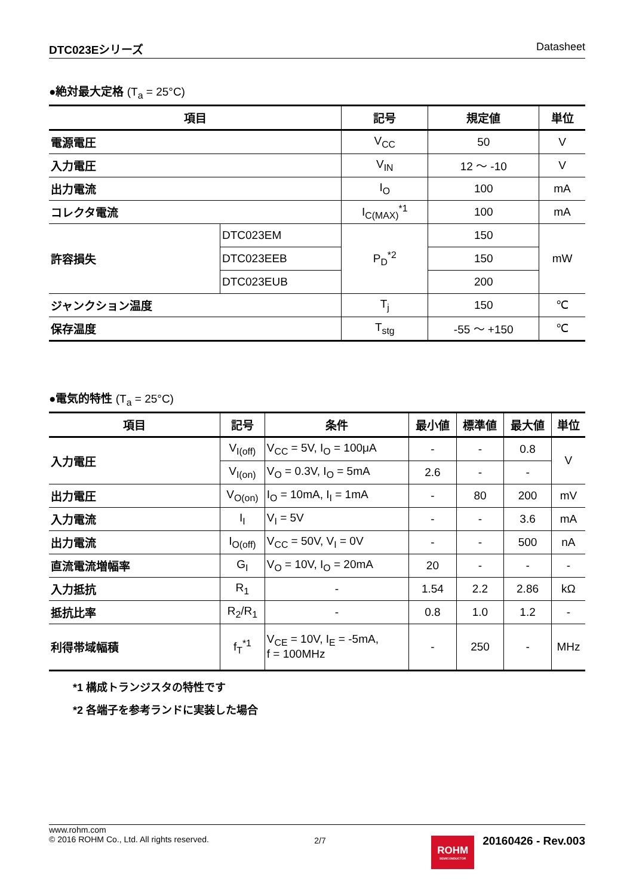DTC023Eシリーズ Datasheet
●絶対最大定格 (T<sub>a</sub> = 25°C)
| 項目 | | 記号 | 規定値 | 単位 |
| --- | --- | --- | --- | --- |
| 電源電圧 | | V<sub>CC</sub> | 50 | V |
| 入力電圧 | | V<sub>IN</sub> | 12 ～ -10 | V |
| 出力電流 | | I<sub>O</sub> | 100 | mA |
| コレクタ電流 | | I<sub>C(MAX)</sub><sup>*1</sup> | 100 | mA |
| 許容損失 | DTC023EM | P<sub>D</sub><sup>*2</sup> | 150 | mW |
| | DTC023EEB | | 150 | |
| | DTC023EUB | | 200 | |
| ジャンクション温度 | | T<sub>j</sub> | 150 | ℃ |
| 保存温度 | | T<sub>stg</sub> | -55 ～ +150 | ℃ |
●電気的特性 (T<sub>a</sub> = 25°C)
| 項目 | 記号 | 条件 | 最小値 | 標準値 | 最大値 | 単位 |
| --- | --- | --- | --- | --- | --- | --- |
| 入力電圧 | V<sub>I(off)</sub> | V<sub>CC</sub> = 5V, I<sub>O</sub> = 100μA | - | - | 0.8 | V |
| | V<sub>I(on)</sub> | V<sub>O</sub> = 0.3V, I<sub>O</sub> = 5mA | 2.6 | - | - | |
| 出力電圧 | V<sub>O(on)</sub> | I<sub>O</sub> = 10mA, I<sub>I</sub> = 1mA | - | 80 | 200 | mV |
| 入力電流 | I<sub>I</sub> | V<sub>I</sub> = 5V | - | - | 3.6 | mA |
| 出力電流 | I<sub>O(off)</sub> | V<sub>CC</sub> = 50V, V<sub>I</sub> = 0V | - | - | 500 | nA |
| 直流電流増幅率 | G<sub>I</sub> | V<sub>O</sub> = 10V, I<sub>O</sub> = 20mA | 20 | - | - | - |
| 入力抵抗 | R<sub>1</sub> | - | 1.54 | 2.2 | 2.86 | kΩ |
| 抵抗比率 | R<sub>2</sub>/R<sub>1</sub> | - | 0.8 | 1.0 | 1.2 | - |
| 利得帯域幅積 | f<sub>T</sub><sup>*1</sup> | V<sub>CE</sub> = 10V, I<sub>E</sub> = -5mA, f = 100MHz | - | 250 | - | MHz |
*1 構成トランジスタの特性です
*2 各端子を参考ランドに実装した場合
www.rohm.com
© 2016 ROHM Co., Ltd. All rights reserved.
2/7
ROHM SEMICONDUCTOR
20160426 - Rev.003